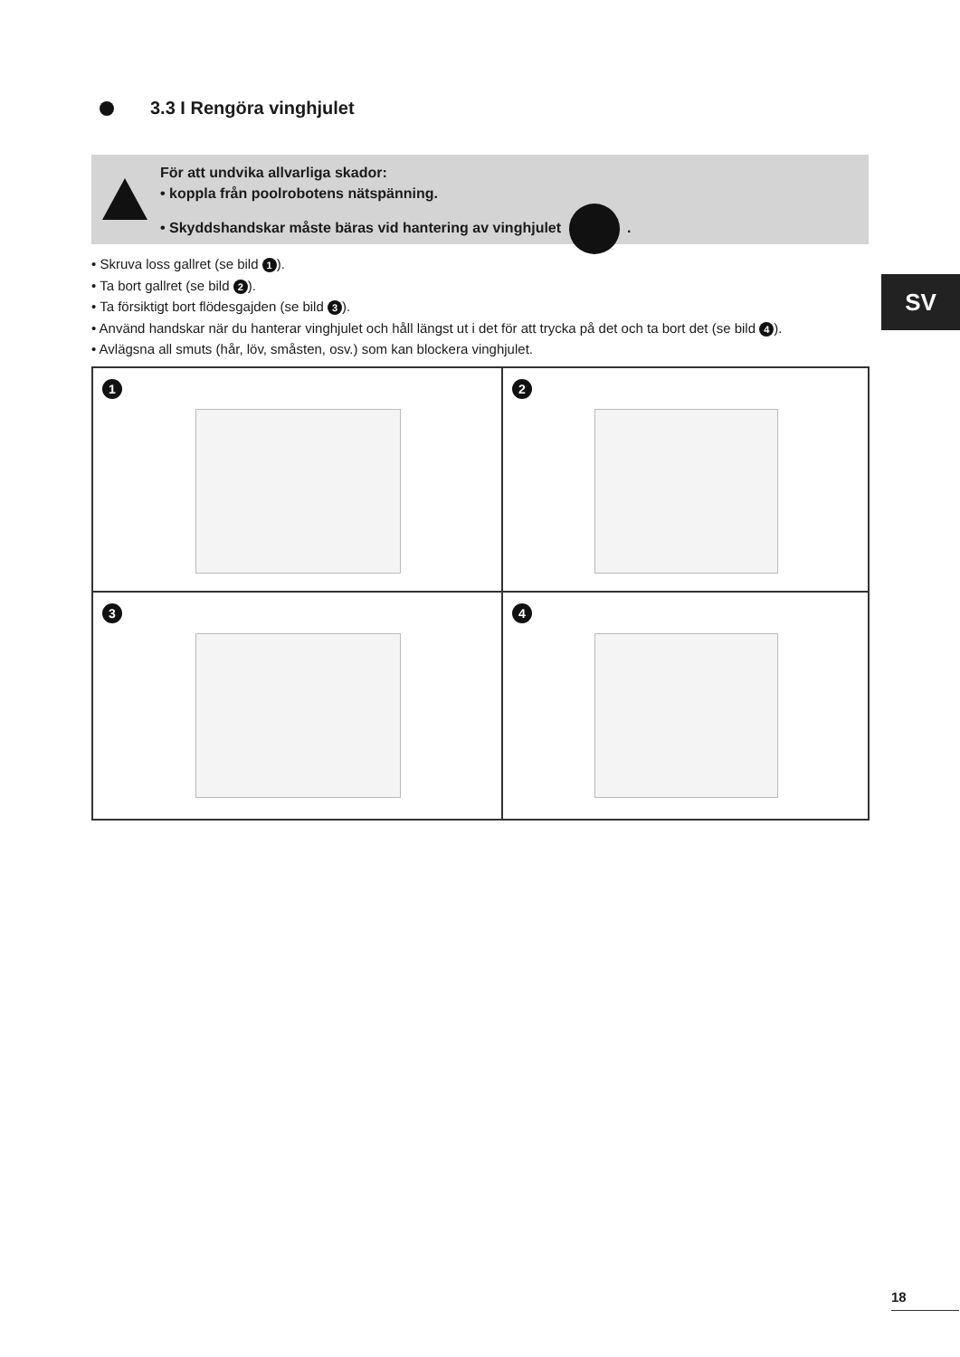3.3 I Rengöra vinghjulet
För att undvika allvarliga skador:
• koppla från poolrobotens nätspänning.
• Skyddshandskar måste bäras vid hantering av vinghjulet .
• Skruva loss gallret (se bild 1).
• Ta bort gallret (se bild 2).
• Ta försiktigt bort flödesgajden (se bild 3).
• Använd handskar när du hanterar vinghjulet och håll längst ut i det för att trycka på det och ta bort det (se bild 4).
• Avlägsna all smuts (hår, löv, småsten, osv.) som kan blockera vinghjulet.
SV
1
2
3
4
18